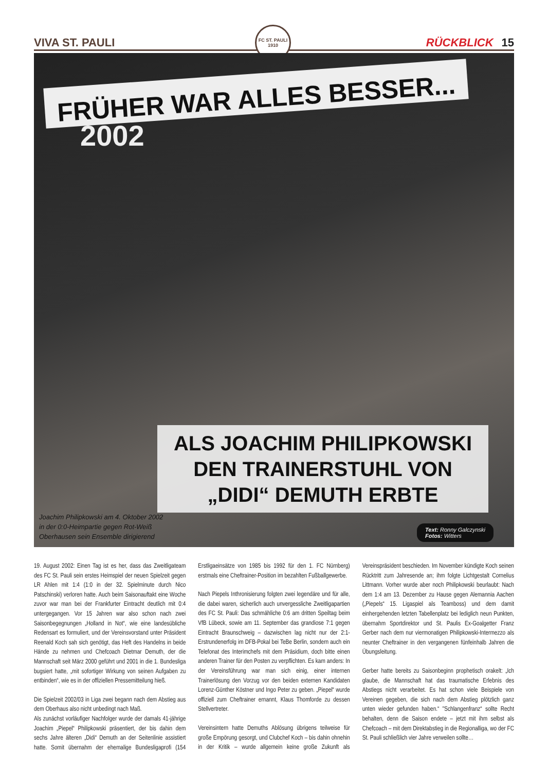VIVA ST. PAULI
FC ST. PAULI
1910
RÜCKBLICK 15
FRÜHER WAR ALLES BESSER...
2002
ALS JOACHIM PHILIPKOWSKI
DEN TRAINERSTUHL VON
„DIDI“ DEMUTH ERBTE
Joachim Philipkowski am 4. Oktober 2002
in der 0:0-Heimpartie gegen Rot-Weiß
Oberhausen sein Ensemble dirigierend
Text: Ronny Galczynski
Fotos: Witters
19. August 2002: Einen Tag ist es her, dass das Zweitligateam des FC St. Pauli sein erstes Heimspiel der neuen Spielzeit gegen LR Ahlen mit 1:4 (1:0 in der 32. Spielminute durch Nico Patschinski) verloren hatte. Auch beim Saisonauftakt eine Woche zuvor war man bei der Frankfurter Eintracht deutlich mit 0:4 untergegangen. Vor 15 Jahren war also schon nach zwei Saisonbegegnungen „Holland in Not“, wie eine landesübliche Redensart es formuliert, und der Vereinsvorstand unter Präsident Reenald Koch sah sich genötigt, das Heft des Handelns in beide Hände zu nehmen und Chefcoach Dietmar Demuth, der die Mannschaft seit März 2000 geführt und 2001 in die 1. Bundesliga bugsiert hatte, „mit sofortiger Wirkung von seinen Aufgaben zu entbinden“, wie es in der offiziellen Pressemitteilung hieß.
Die Spielzeit 2002/03 in Liga zwei begann nach dem Abstieg aus dem Oberhaus also nicht unbedingt nach Maß.
Als zunächst vorläufiger Nachfolger wurde der damals 41-jährige Joachim „Piepel“ Philipkowski präsentiert, der bis dahin dem sechs Jahre älteren „Didi“ Demuth an der Seitenlinie assistiert hatte. Somit übernahm der ehemalige Bundesligaprofi (154 Erstligaeinsätze von 1985 bis 1992 für den 1. FC Nürnberg) erstmals eine Cheftrainer-Position im bezahlten Fußballgewerbe.
Nach Piepels Inthronisierung folgten zwei legendäre und für alle, die dabei waren, sicherlich auch unvergessliche Zweitligapartien des FC St. Pauli: Das schmähliche 0:6 am dritten Speiltag beim VfB Lübeck, sowie am 11. September das grandiose 7:1 gegen Eintracht Braunschweig – dazwischen lag nicht nur der 2:1-Erstrundenerfolg im DFB-Pokal bei TeBe Berlin, sondern auch ein Telefonat des Interimchefs mit dem Präsidium, doch bitte einen anderen Trainer für den Posten zu verpflichten. Es kam anders: In der Vereinsführung war man sich einig, einer internen Trainerlösung den Vorzug vor den beiden externen Kandidaten Lorenz-Günther Köstner und Ingo Peter zu geben. „Piepel“ wurde offiziell zum Cheftrainer ernannt, Klaus Thomforde zu dessen Stellvertreter.
Vereinsintern hatte Demuths Ablösung übrigens teilweise für große Empörung gesorgt, und Clubchef Koch – bis dahin ohnehin in der Kritik – wurde allgemein keine große Zukunft als Vereinspräsident beschieden. Im November kündigte Koch seinen Rücktritt zum Jahresende an; ihm folgte Lichtgestalt Cornelius Littmann. Vorher wurde aber noch Philipkowski beurlaubt: Nach dem 1:4 am 13. Dezember zu Hause gegen Alemannia Aachen („Piepels“ 15. Ligaspiel als Teamboss) und dem damit einhergehenden letzten Tabellenplatz bei lediglich neun Punkten, übernahm Sportdirektor und St. Paulis Ex-Goalgetter Franz Gerber nach dem nur viermonatigen Philipkowski-Intermezzo als neunter Cheftrainer in den vergangenen fünfeinhalb Jahren die Übungsleitung.
Gerber hatte bereits zu Saisonbeginn prophetisch orakelt: „Ich glaube, die Mannschaft hat das traumatische Erlebnis des Abstiegs nicht verarbeitet. Es hat schon viele Beispiele von Vereinen gegeben, die sich nach dem Abstieg plötzlich ganz unten wieder gefunden haben.“ "Schlangenfranz“ sollte Recht behalten, denn die Saison endete – jetzt mit ihm selbst als Chefcoach – mit dem Direktabstieg in die Regionalliga, wo der FC St. Pauli schließlich vier Jahre verweilen sollte…